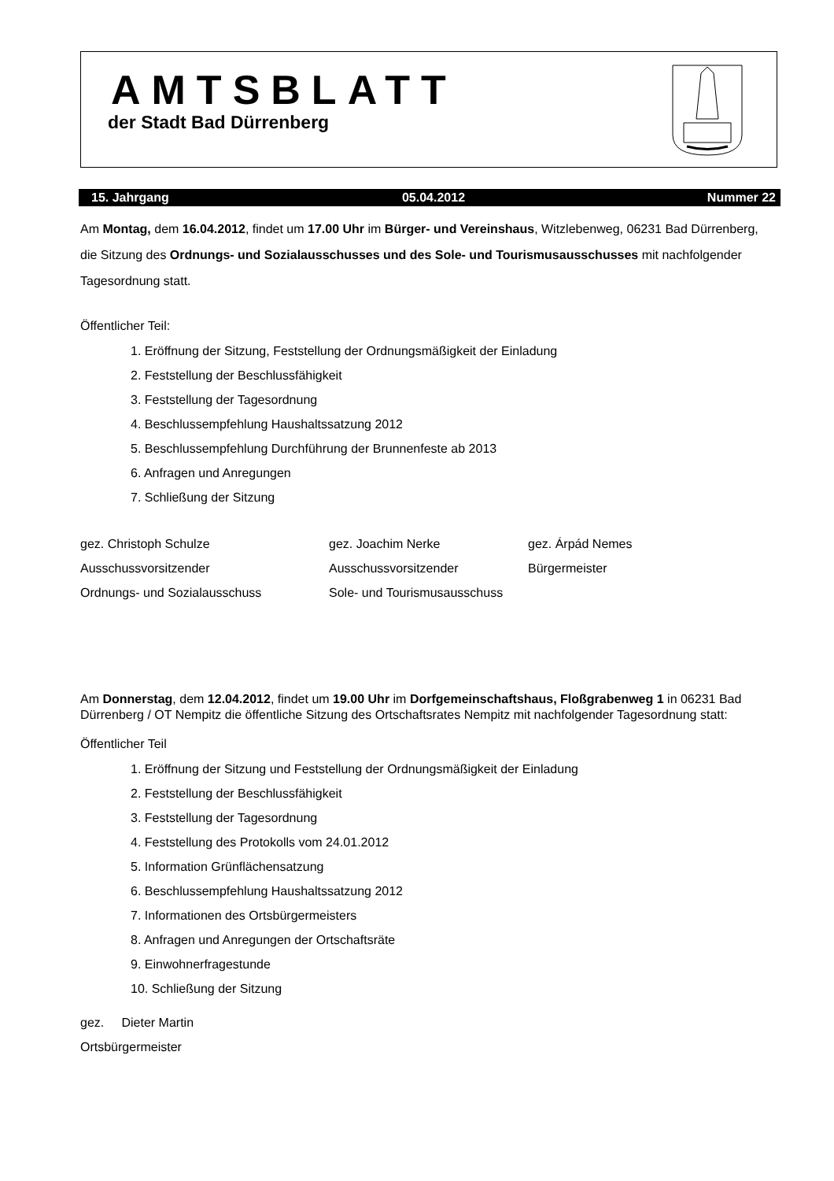AMTSBLATT
der Stadt Bad Dürrenberg
15. Jahrgang 05.04.2012 Nummer 22
Am Montag, dem 16.04.2012, findet um 17.00 Uhr im Bürger- und Vereinshaus, Witzlebenweg, 06231 Bad Dürrenberg, die Sitzung des Ordnungs- und Sozialausschusses und des Sole- und Tourismusausschusses mit nachfolgender Tagesordnung statt.
Öffentlicher Teil:
1. Eröffnung der Sitzung, Feststellung der Ordnungsmäßigkeit der Einladung
2. Feststellung der Beschlussfähigkeit
3. Feststellung der Tagesordnung
4. Beschlussempfehlung Haushaltssatzung 2012
5. Beschlussempfehlung Durchführung der Brunnenfeste ab 2013
6. Anfragen und Anregungen
7. Schließung der Sitzung
gez. Christoph Schulze
gez. Joachim Nerke
gez. Árpád Nemes
Ausschussvorsitzender
Ausschussvorsitzender
Bürgermeister
Ordnungs- und Sozialausschuss
Sole- und Tourismusausschuss
Am Donnerstag, dem 12.04.2012, findet um 19.00 Uhr im Dorfgemeinschaftshaus, Floßgrabenweg 1 in 06231 Bad Dürrenberg / OT Nempitz die öffentliche Sitzung des Ortschaftsrates Nempitz mit nachfolgender Tagesordnung statt:
Öffentlicher Teil
1. Eröffnung der Sitzung und Feststellung der Ordnungsmäßigkeit der Einladung
2. Feststellung der Beschlussfähigkeit
3. Feststellung der Tagesordnung
4. Feststellung des Protokolls vom 24.01.2012
5. Information Grünflächensatzung
6. Beschlussempfehlung Haushaltssatzung 2012
7. Informationen des Ortsbürgermeisters
8. Anfragen und Anregungen der Ortschaftsräte
9. Einwohnerfragestunde
10. Schließung der Sitzung
gez. Dieter Martin
Ortsbürgermeister